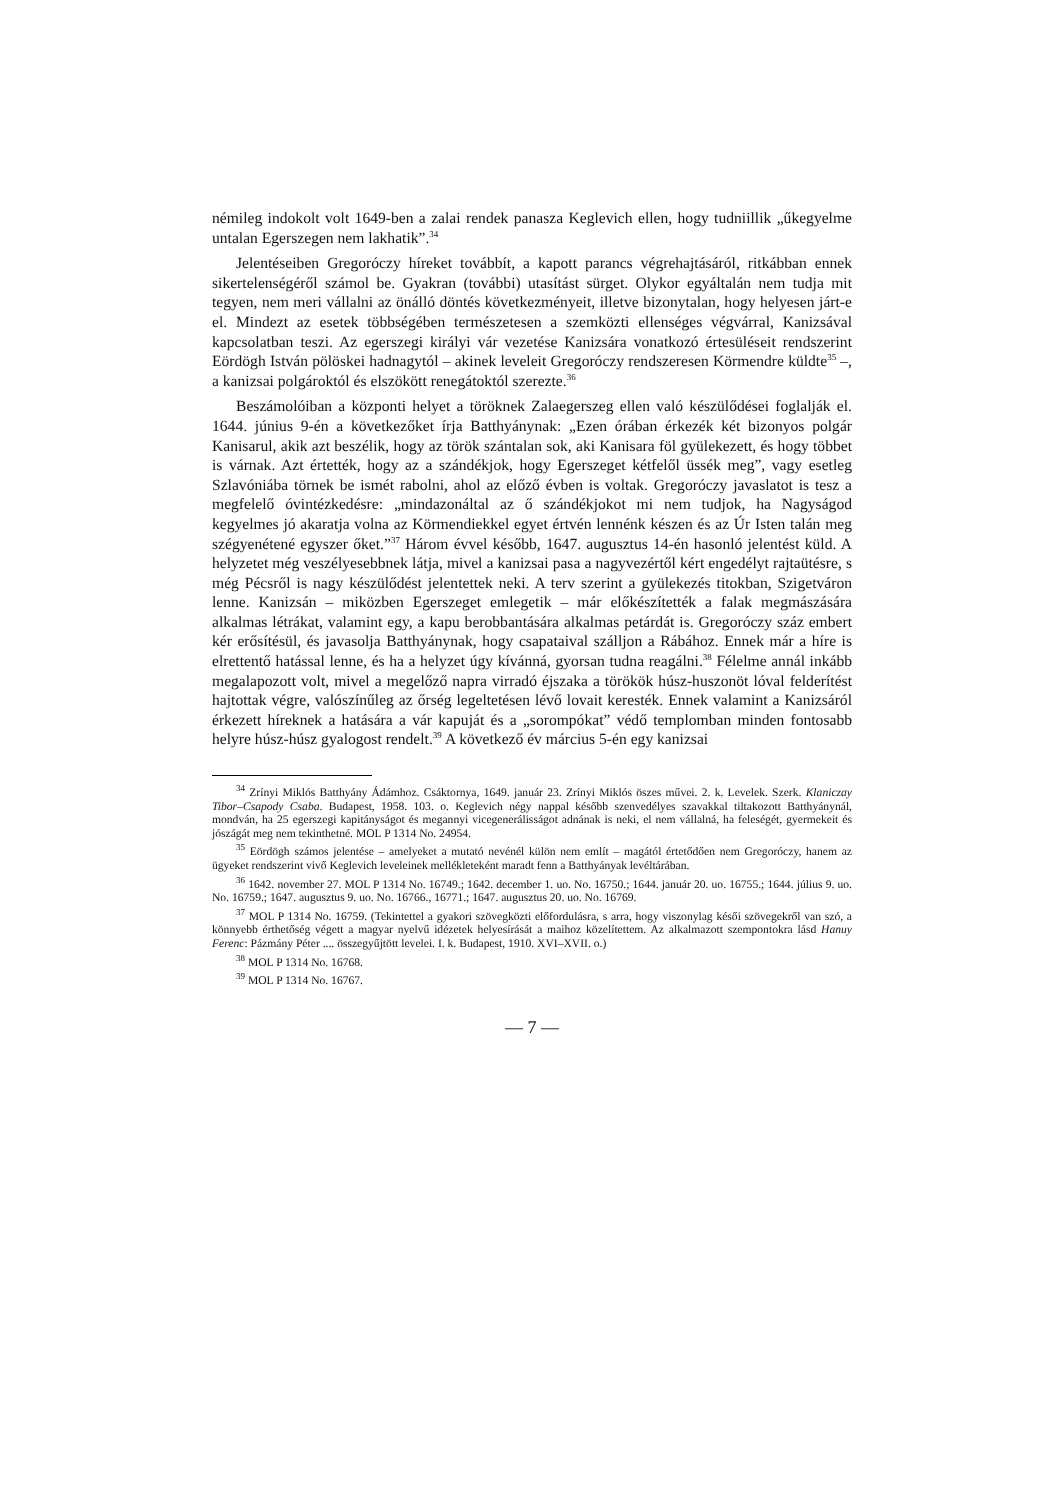némileg indokolt volt 1649-ben a zalai rendek panasza Keglevich ellen, hogy tudniillik „űkegyelme untalan Egerszegen nem lakhatik”.<sup>34</sup>
Jelentéseiben Gregoróczy híreket továbbít, a kapott parancs végrehajtásáról, ritkábban ennek sikertelenségéről számol be. Gyakran (további) utasítást sürget. Olykor egyáltalán nem tudja mit tegyen, nem meri vállalni az önálló döntés következményeit, illetve bizonytalan, hogy helyesen járt-e el. Mindezt az esetek többségében természetesen a szemközti ellenséges végvárral, Kanizsával kapcsolatban teszi. Az egerszegi királyi vár vezetése Kanizsára vonatkozó értesüléseit rendszerint Eördögh István pölöskei hadnagytól – akinek leveleit Gregoróczy rendszeresen Körmendre küldte<sup>35</sup> –, a kanizsai polgároktól és elszökött renegátoktól szerezte.<sup>36</sup>
Beszámolóiban a központi helyet a töröknek Zalaegerszeg ellen való készülődései foglalják el. 1644. június 9-én a következőket írja Batthyánynak: „Ezen órában érkezék két bizonyos polgár Kanisarul, akik azt beszélik, hogy az török szántalan sok, aki Kanisara föl gyülekezett, és hogy többet is várnak. Azt értették, hogy az a szándékjok, hogy Egerszeget kétfelől üssék meg”, vagy esetleg Szlavóniába törnek be ismét rabolni, ahol az előző évben is voltak. Gregoróczy javaslatot is tesz a megfelelő óvintézkedésre: „mindazonáltal az ő szándékjokot mi nem tudjok, ha Nagyságod kegyelmes jó akaratja volna az Körmendiekkel egyet értvén lennénk készen és az Úr Isten talán meg szégyenétené egyszer őket.”<sup>37</sup> Három évvel később, 1647. augusztus 14-én hasonló jelentést küld. A helyzetet még veszélyesebbnek látja, mivel a kanizsai pasa a nagyvezértől kért engedélyt rajtaütésre, s még Pécsről is nagy készülődést jelentettek neki. A terv szerint a gyülekezés titokban, Szigetváron lenne. Kanizsán – miközben Egerszeget emlegetik – már előkészítették a falak megmászására alkalmas létrákat, valamint egy, a kapu berobbantására alkalmas petárdát is. Gregoróczy száz embert kér erősítésül, és javasolja Batthyánynak, hogy csapataival szálljon a Rábához. Ennek már a híre is elrettentő hatással lenne, és ha a helyzet úgy kívánná, gyorsan tudna reagálni.<sup>38</sup> Félelme annál inkább megalapozott volt, mivel a megelőző napra virradó éjszaka a törökök húsz-huszonöt lóval felderítést hajtottak végre, valószínűleg az őrség legeltetésen lévő lovait keresték. Ennek valamint a Kanizsáról érkezett híreknek a hatására a vár kapuját és a „sorompókat” védő templomban minden fontosabb helyre húsz-húsz gyalogost rendelt.<sup>39</sup> A következő év március 5-én egy kanizsai
<sup>34</sup> Zrínyi Miklós Batthyány Ádámhoz. Csáktornya, 1649. január 23. Zrínyi Miklós öszes művei. 2. k. Levelek. Szerk. Klaniczay Tibor–Csapody Csaba. Budapest, 1958. 103. o. Keglevich négy nappal később szenvedélyes szavakkal tiltakozott Batthyánynál, mondván, ha 25 egerszegi kapitányságot és megannyi vicegenerálisságot adnának is neki, el nem vállalná, ha feleségét, gyermekeit és jószágát meg nem tekinthetné. MOL P 1314 No. 24954.
<sup>35</sup> Eördögh számos jelentése – amelyeket a mutató nevénél külön nem említ – magától értetődően nem Gregoróczy, hanem az ügyeket rendszerint vivő Keglevich leveleinek mellékleteként maradt fenn a Batthyányak levéltárában.
<sup>36</sup> 1642. november 27. MOL P 1314 No. 16749.; 1642. december 1. uo. No. 16750.; 1644. január 20. uo. 16755.; 1644. július 9. uo. No. 16759.; 1647. augusztus 9. uo. No. 16766., 16771.; 1647. augusztus 20. uo. No. 16769.
<sup>37</sup> MOL P 1314 No. 16759. (Tekintettel a gyakori szövegközti előfordulásra, s arra, hogy viszonylag késői szövegekről van szó, a könnyebb érthetőség végett a magyar nyelvű idézetek helyesírását a maihoz közelítettem. Az alkalmazott szempontokra lásd Hanuy Ferenc: Pázmány Péter .... összegyűjtött levelei. I. k. Budapest, 1910. XVI–XVII. o.)
<sup>38</sup> MOL P 1314 No. 16768.
<sup>39</sup> MOL P 1314 No. 16767.
— 7 —